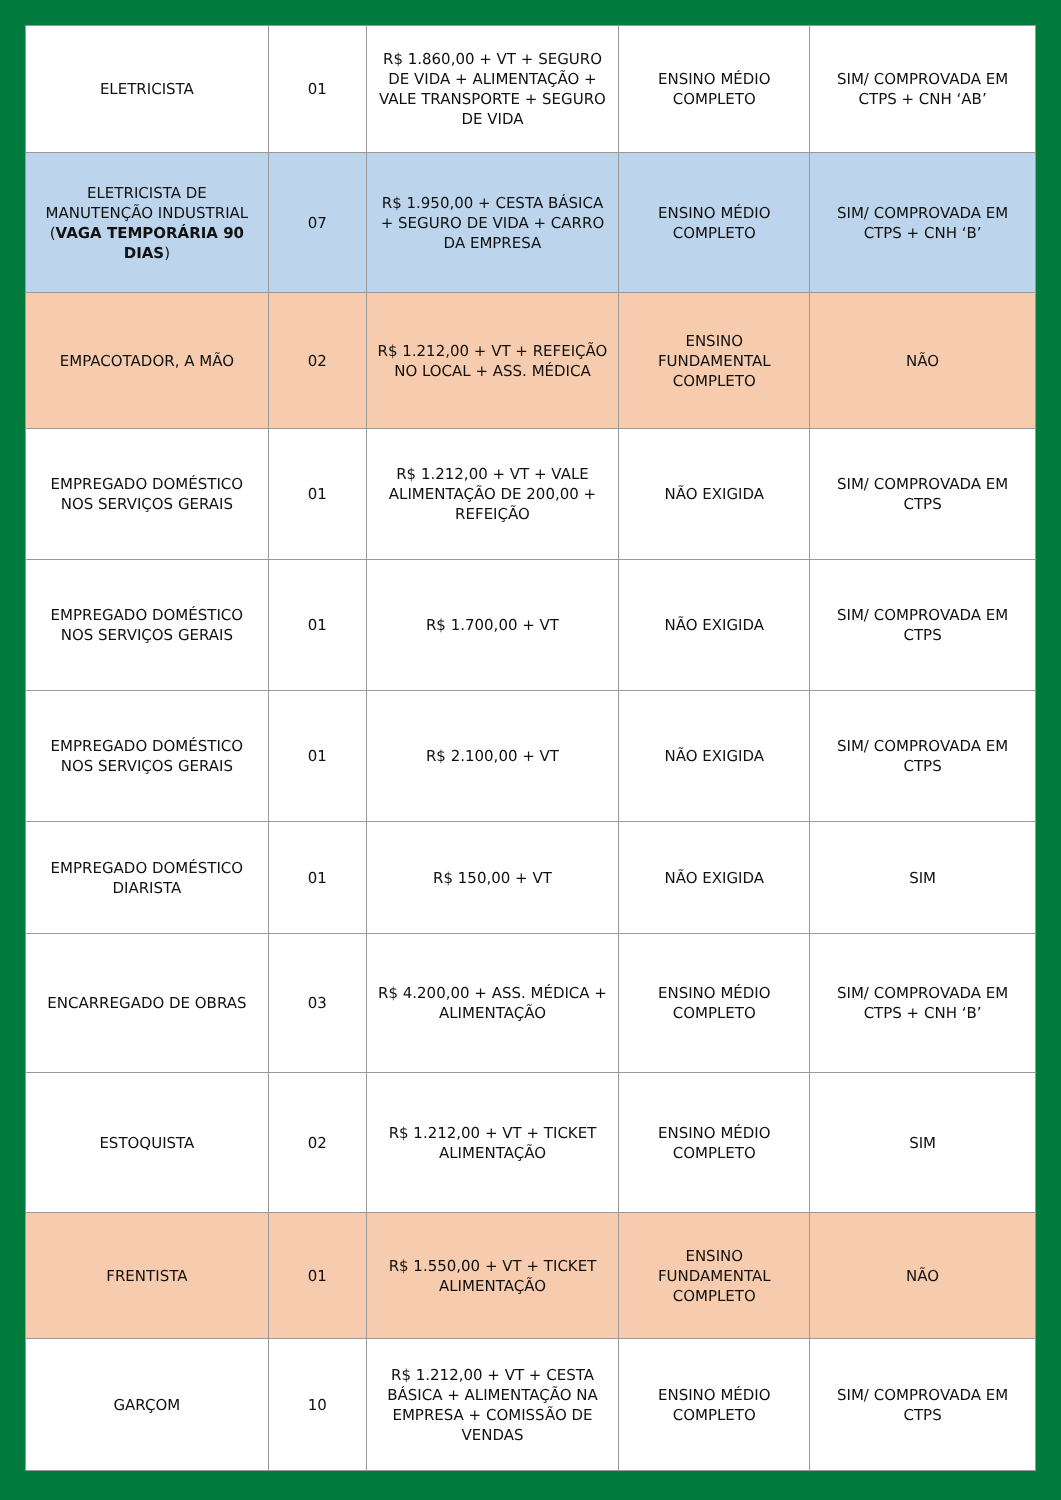| ELETRICISTA | 01 | R$ 1.860,00 + VT + SEGURO DE VIDA + ALIMENTAÇÃO + VALE TRANSPORTE + SEGURO DE VIDA | ENSINO MÉDIO COMPLETO | SIM/ COMPROVADA EM CTPS + CNH ‘AB’ |
| ELETRICISTA DE MANUTENÇÃO INDUSTRIAL ( VAGA TEMPORÁRIA 90 DIAS ) | 07 | R$ 1.950,00 + CESTA BÁSICA + SEGURO DE VIDA + CARRO DA EMPRESA | ENSINO MÉDIO COMPLETO | SIM/ COMPROVADA EM CTPS + CNH ‘B’ |
| EMPACOTADOR, A MÃO | 02 | R$ 1.212,00 + VT + REFEIÇÃO NO LOCAL + ASS. MÉDICA | ENSINO FUNDAMENTAL COMPLETO | NÃO |
| EMPREGADO DOMÉSTICO NOS SERVIÇOS GERAIS | 01 | R$ 1.212,00 + VT + VALE ALIMENTAÇÃO DE 200,00 + REFEIÇÃO | NÃO EXIGIDA | SIM/ COMPROVADA EM CTPS |
| EMPREGADO DOMÉSTICO NOS SERVIÇOS GERAIS | 01 | R$ 1.700,00 + VT | NÃO EXIGIDA | SIM/ COMPROVADA EM CTPS |
| EMPREGADO DOMÉSTICO NOS SERVIÇOS GERAIS | 01 | R$ 2.100,00 + VT | NÃO EXIGIDA | SIM/ COMPROVADA EM CTPS |
| EMPREGADO DOMÉSTICO DIARISTA | 01 | R$ 150,00 + VT | NÃO EXIGIDA | SIM |
| ENCARREGADO DE OBRAS | 03 | R$ 4.200,00 + ASS. MÉDICA + ALIMENTAÇÃO | ENSINO MÉDIO COMPLETO | SIM/ COMPROVADA EM CTPS + CNH ‘B’ |
| ESTOQUISTA | 02 | R$ 1.212,00 + VT + TICKET ALIMENTAÇÃO | ENSINO MÉDIO COMPLETO | SIM |
| FRENTISTA | 01 | R$ 1.550,00 + VT + TICKET ALIMENTAÇÃO | ENSINO FUNDAMENTAL COMPLETO | NÃO |
| GARÇOM | 10 | R$ 1.212,00 + VT + CESTA BÁSICA + ALIMENTAÇÃO NA EMPRESA + COMISSÃO DE VENDAS | ENSINO MÉDIO COMPLETO | SIM/ COMPROVADA EM CTPS |